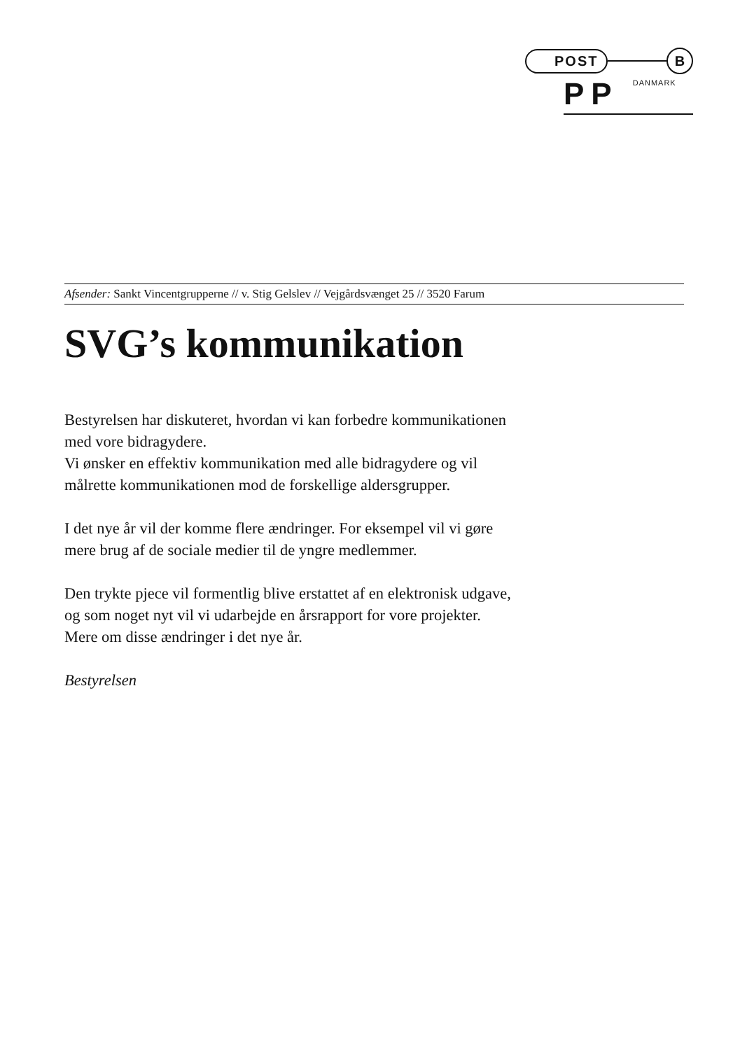POST B
PP DANMARK
Afsender: Sankt Vincentgrupperne // v. Stig Gelslev // Vejgårdsvænget 25 // 3520 Farum
SVG’s kommunikation
Bestyrelsen har diskuteret, hvordan vi kan forbedre kommunikationen med vore bidragydere.
Vi ønsker en effektiv kommunikation med alle bidragydere og vil målrette kommunikationen mod de forskellige aldersgrupper.
I det nye år vil der komme flere ændringer. For eksempel vil vi gøre mere brug af de sociale medier til de yngre medlemmer.
Den trykte pjece vil formentlig blive erstattet af en elektronisk udgave, og som noget nyt vil vi udarbejde en årsrapport for vore projekter.
Mere om disse ændringer i det nye år.
Bestyrelsen